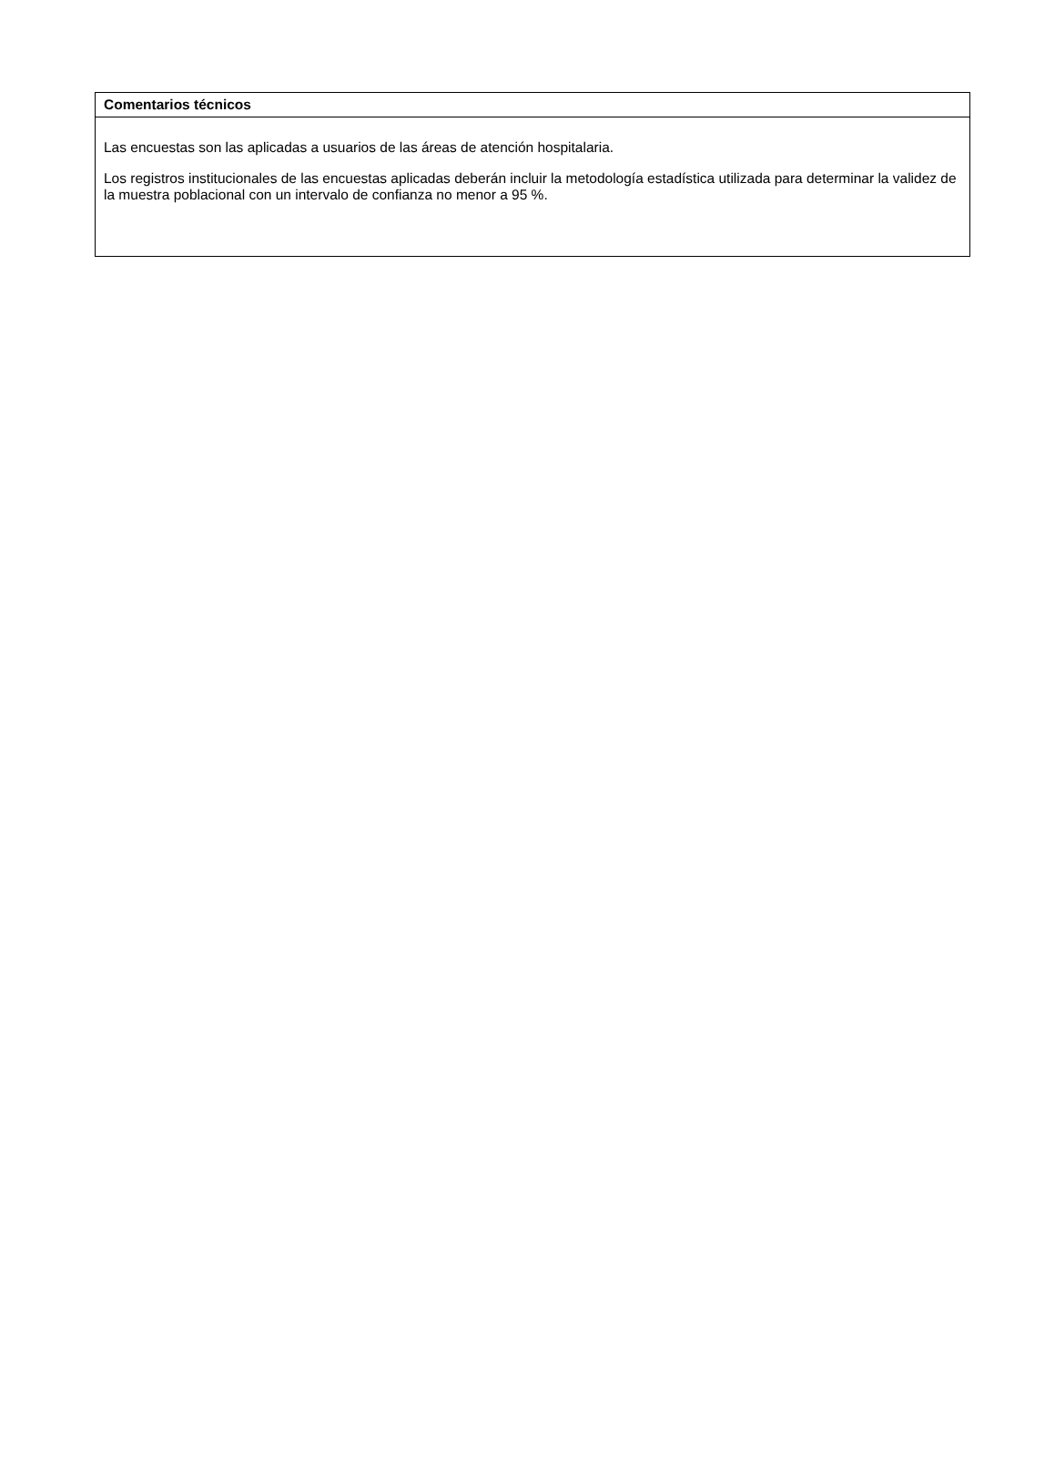| Comentarios técnicos |
| --- |
| Las encuestas son las aplicadas a usuarios de las áreas de atención hospitalaria. Los registros institucionales de las encuestas aplicadas deberán incluir la metodología estadística utilizada para determinar la validez de la muestra poblacional con un intervalo de confianza no menor a 95 %. |